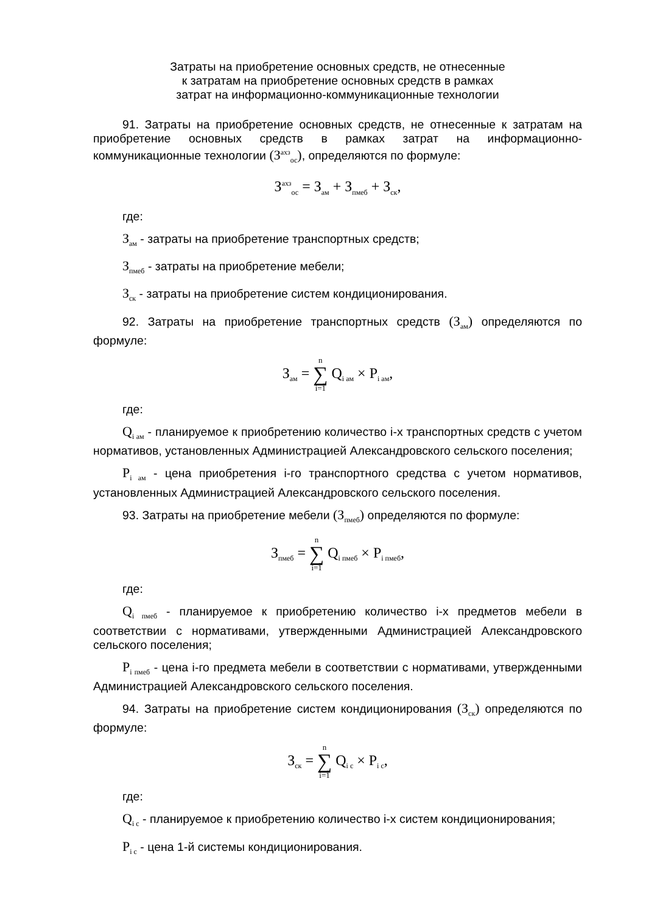Затраты на приобретение основных средств, не отнесенные
к затратам на приобретение основных средств в рамках
затрат на информационно-коммуникационные технологии
91. Затраты на приобретение основных средств, не отнесенные к затратам на приобретение основных средств в рамках затрат на информационно-коммуникационные технологии (З<sup>ахз</sup><sub>ос</sub>), определяются по формуле:
З<sup>ахз</sup><sub>ос</sub> = З<sub>ам</sub> + З<sub>пмеб</sub> + З<sub>ск</sub>,
где:
З<sub>ам</sub> - затраты на приобретение транспортных средств;
З<sub>пмеб</sub> - затраты на приобретение мебели;
З<sub>ск</sub> - затраты на приобретение систем кондиционирования.
92. Затраты на приобретение транспортных средств (З<sub>ам</sub>) определяются по формуле:
З<sub>ам</sub> = n ∑ i=1 Q<sub>i ам</sub> × P<sub>i ам</sub>,
где:
Q<sub>i ам</sub> - планируемое к приобретению количество i-х транспортных средств с учетом нормативов, установленных Администрацией Александровского сельского поселения;
P<sub>i ам</sub> - цена приобретения i-го транспортного средства с учетом нормативов, установленных Администрацией Александровского сельского поселения.
93. Затраты на приобретение мебели (З<sub>пмеб</sub>) определяются по формуле:
З<sub>пмеб</sub> = n ∑ i=1 Q<sub>i пмеб</sub> × P<sub>i пмеб</sub>,
где:
Q<sub>i пмеб</sub> - планируемое к приобретению количество i-х предметов мебели в соответствии с нормативами, утвержденными Администрацией Александровского сельского поселения;
P<sub>i пмеб</sub> - цена i-го предмета мебели в соответствии с нормативами, утвержденными Администрацией Александровского сельского поселения.
94. Затраты на приобретение систем кондиционирования (З<sub>ск</sub>) определяются по формуле:
З<sub>ск</sub> = n ∑ i=1 Q<sub>i с</sub> × P<sub>i с</sub>,
где:
Q<sub>i с</sub> - планируемое к приобретению количество i-х систем кондиционирования;
P<sub>i с</sub> - цена 1-й системы кондиционирования.